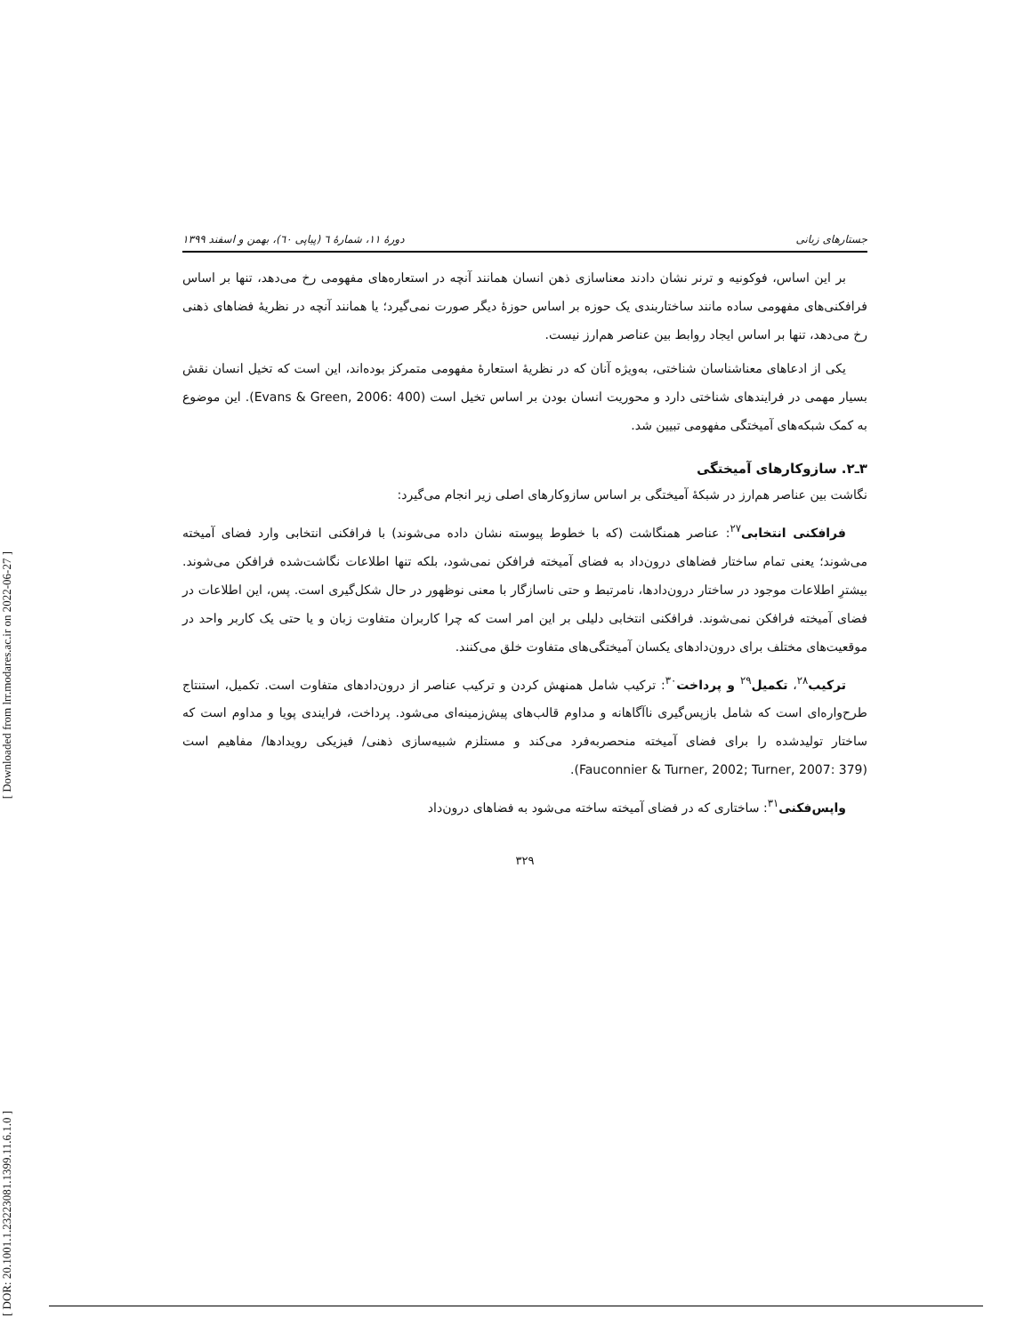[ Downloaded from lrr.modares.ac.ir on 2022-06-27 ]
[ DOR: 20.1001.1.23223081.1399.11.6.1.0 ]
جستارهای زبانی دورهٔ ۱۱، شمارهٔ ٦ (پیاپی ٦٠)، بهمن و اسفند ۱۳۹۹
بر این اساس، فوکونیه و ترنر نشان دادند معناسازی ذهن انسان همانند آنچه در استعاره‌های مفهومی رخ می‌دهد، تنها بر اساس فرافکنی‌های مفهومی ساده مانند ساختاربندی یک حوزه بر اساس حوزهٔ دیگر صورت نمی‌گیرد؛ یا همانند آنچه در نظریهٔ فضاهای ذهنی رخ می‌دهد، تنها بر اساس ایجاد روابط بین عناصر هم‌ارز نیست.
یکی از ادعاهای معناشناسان شناختی، به‌ویژه آنان که در نظریهٔ استعارهٔ مفهومی متمرکز بوده‌اند، این است که تخیل انسان نقش بسیار مهمی در فرایندهای شناختی دارد و محوریت انسان بودن بر اساس تخیل است (Evans & Green, 2006: 400). این موضوع به کمک شبکه‌های آمیختگی مفهومی تبیین شد.
۳ـ۲. سازوکارهای آمیختگی
نگاشت بین عناصر هم‌ارز در شبکهٔ آمیختگی بر اساس سازوکارهای اصلی زیر انجام می‌گیرد:
فرافکنی انتخابی<sup>۲۷</sup>: عناصر همنگاشت (که با خطوط پیوسته نشان داده می‌شوند) با فرافکنی انتخابی وارد فضای آمیخته می‌شوند؛ یعنی تمام ساختار فضاهای درون‌داد به فضای آمیخته فرافکن نمی‌شود، بلکه تنها اطلاعات نگاشت‌شده فرافکن می‌شوند. بیشترِ اطلاعات موجود در ساختار درون‌دادها، نامرتبط و حتی ناسازگار با معنی نوظهور در حال شکل‌گیری است. پس، این اطلاعات در فضای آمیخته فرافکن نمی‌شوند. فرافکنی انتخابی دلیلی بر این امر است که چرا کاربران متفاوت زبان و یا حتی یک کاربر واحد در موقعیت‌های مختلف برای درون‌دادهای یکسان آمیختگی‌های متفاوت خلق می‌کنند.
ترکیب<sup>۲۸</sup>، تکمیل<sup>۲۹</sup> و پرداخت<sup>۳۰</sup>: ترکیب شامل همنهش کردن و ترکیب عناصر از درون‌دادهای متفاوت است. تکمیل، استنتاج طرح‌واره‌ای است که شامل بازپس‌گیری ناآگاهانه و مداوم قالب‌های پیش‌زمینه‌ای می‌شود. پرداخت، فرایندی پویا و مداوم است که ساختار تولیدشده را برای فضای آمیخته منحصربه‌فرد می‌کند و مستلزم شبیه‌سازی ذهنی/ فیزیکی رویدادها/ مفاهیم است (Fauconnier & Turner, 2002; Turner, 2007: 379).
واپس‌فکنی<sup>۳۱</sup>: ساختاری که در فضای آمیخته ساخته می‌شود به فضاهای درون‌داد
۳۲۹